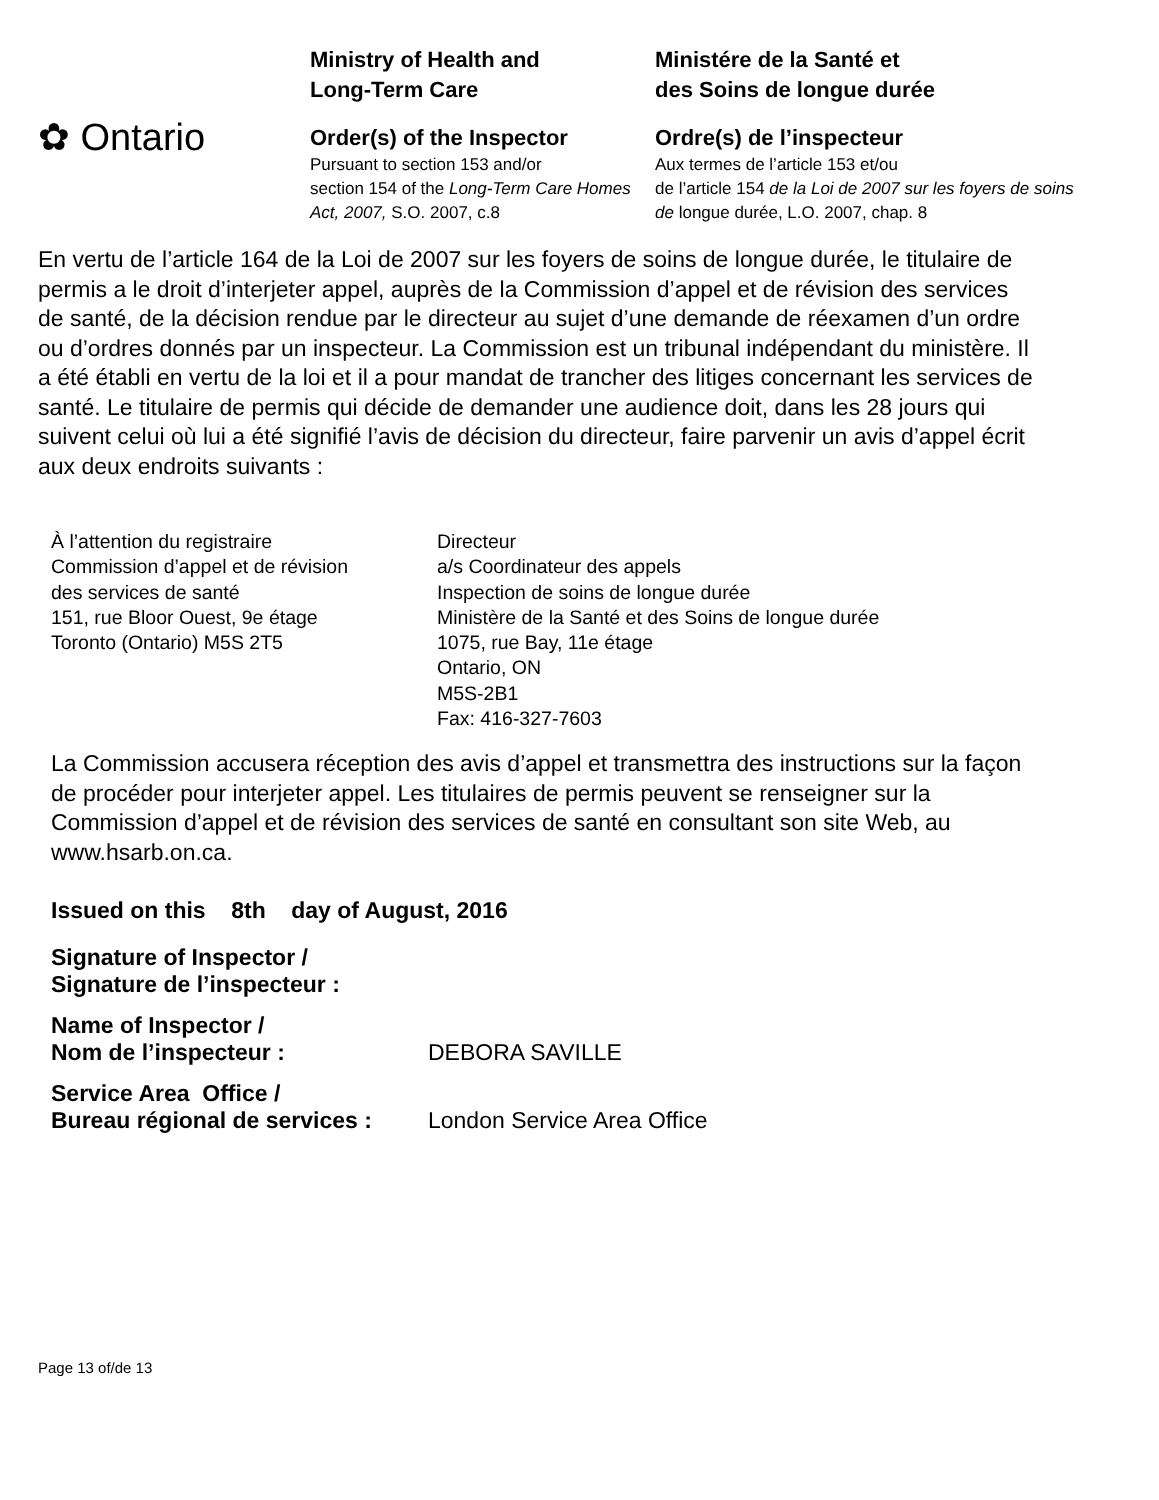✿ Ontario
Ministry of Health and
Long-Term Care
Order(s) of the Inspector
Pursuant to section 153 and/or
section 154 of the Long-Term Care Homes Act, 2007, S.O. 2007, c.8
Ministére de la Santé et
des Soins de longue durée
Ordre(s) de l’inspecteur
Aux termes de l’article 153 et/ou
de l’article 154 de la Loi de 2007 sur les foyers de soins de longue durée, L.O. 2007, chap. 8
En vertu de l’article 164 de la Loi de 2007 sur les foyers de soins de longue durée, le titulaire de permis a le droit d’interjeter appel, auprès de la Commission d’appel et de révision des services de santé, de la décision rendue par le directeur au sujet d’une demande de réexamen d’un ordre ou d’ordres donnés par un inspecteur. La Commission est un tribunal indépendant du ministère. Il a été établi en vertu de la loi et il a pour mandat de trancher des litiges concernant les services de santé. Le titulaire de permis qui décide de demander une audience doit, dans les 28 jours qui suivent celui où lui a été signifié l’avis de décision du directeur, faire parvenir un avis d’appel écrit aux deux endroits suivants :
À l’attention du registraire
Commission d’appel et de révision
des services de santé
151, rue Bloor Ouest, 9e étage
Toronto (Ontario) M5S 2T5
Directeur
a/s Coordinateur des appels
Inspection de soins de longue durée
Ministère de la Santé et des Soins de longue durée
1075, rue Bay, 11e étage
Ontario, ON
M5S-2B1
Fax: 416-327-7603
La Commission accusera réception des avis d’appel et transmettra des instructions sur la façon de procéder pour interjeter appel. Les titulaires de permis peuvent se renseigner sur la Commission d’appel et de révision des services de santé en consultant son site Web, au www.hsarb.on.ca.
Issued on this 8th day of August, 2016
Signature of Inspector /
Signature de l’inspecteur :
Name of Inspector /
Nom de l’inspecteur :
DEBORA SAVILLE
Service Area Office /
Bureau régional de services :
London Service Area Office
Page 13 of/de 13